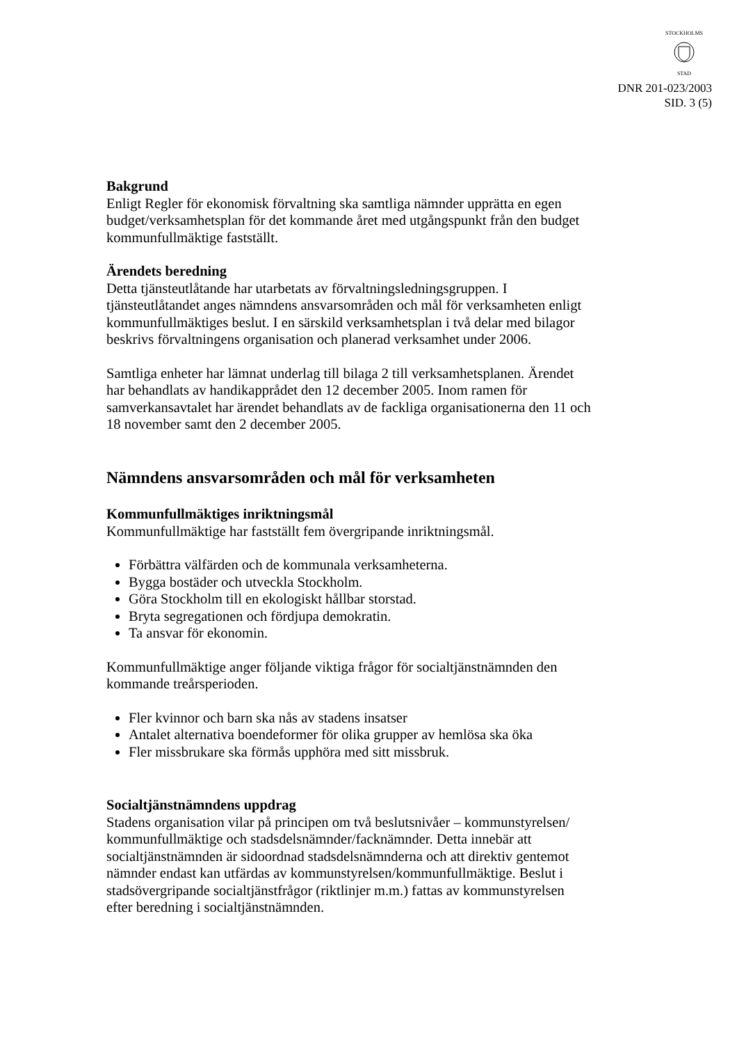STOCKHOLMS
STAD
DNR 201-023/2003
SID. 3 (5)
Bakgrund
Enligt Regler för ekonomisk förvaltning ska samtliga nämnder upprätta en egen budget/verksamhetsplan för det kommande året med utgångspunkt från den budget kommunfullmäktige fastställt.
Ärendets beredning
Detta tjänsteutlåtande har utarbetats av förvaltningsledningsgruppen. I tjänsteutlåtandet anges nämndens ansvarsområden och mål för verksamheten enligt kommunfullmäktiges beslut. I en särskild verksamhetsplan i två delar med bilagor beskrivs förvaltningens organisation och planerad verksamhet under 2006.
Samtliga enheter har lämnat underlag till bilaga 2 till verksamhetsplanen. Ärendet har behandlats av handikapprådet den 12 december 2005. Inom ramen för samverkansavtalet har ärendet behandlats av de fackliga organisationerna den 11 och 18 november samt den 2 december 2005.
Nämndens ansvarsområden och mål för verksamheten
Kommunfullmäktiges inriktningsmål
Kommunfullmäktige har fastställt fem övergripande inriktningsmål.
Förbättra välfärden och de kommunala verksamheterna.
Bygga bostäder och utveckla Stockholm.
Göra Stockholm till en ekologiskt hållbar storstad.
Bryta segregationen och fördjupa demokratin.
Ta ansvar för ekonomin.
Kommunfullmäktige anger följande viktiga frågor för socialtjänstnämnden den kommande treårsperioden.
Fler kvinnor och barn ska nås av stadens insatser
Antalet alternativa boendeformer för olika grupper av hemlösa ska öka
Fler missbrukare ska förmås upphöra med sitt missbruk.
Socialtjänstnämndens uppdrag
Stadens organisation vilar på principen om två beslutsnivåer – kommunstyrelsen/ kommunfullmäktige och stadsdelsnämnder/facknämnder. Detta innebär att socialtjänstnämnden är sidoordnad stadsdelsnämnderna och att direktiv gentemot nämnder endast kan utfärdas av kommunstyrelsen/kommunfullmäktige. Beslut i stadsövergripande socialtjänstfrågor (riktlinjer m.m.) fattas av kommunstyrelsen efter beredning i socialtjänstnämnden.